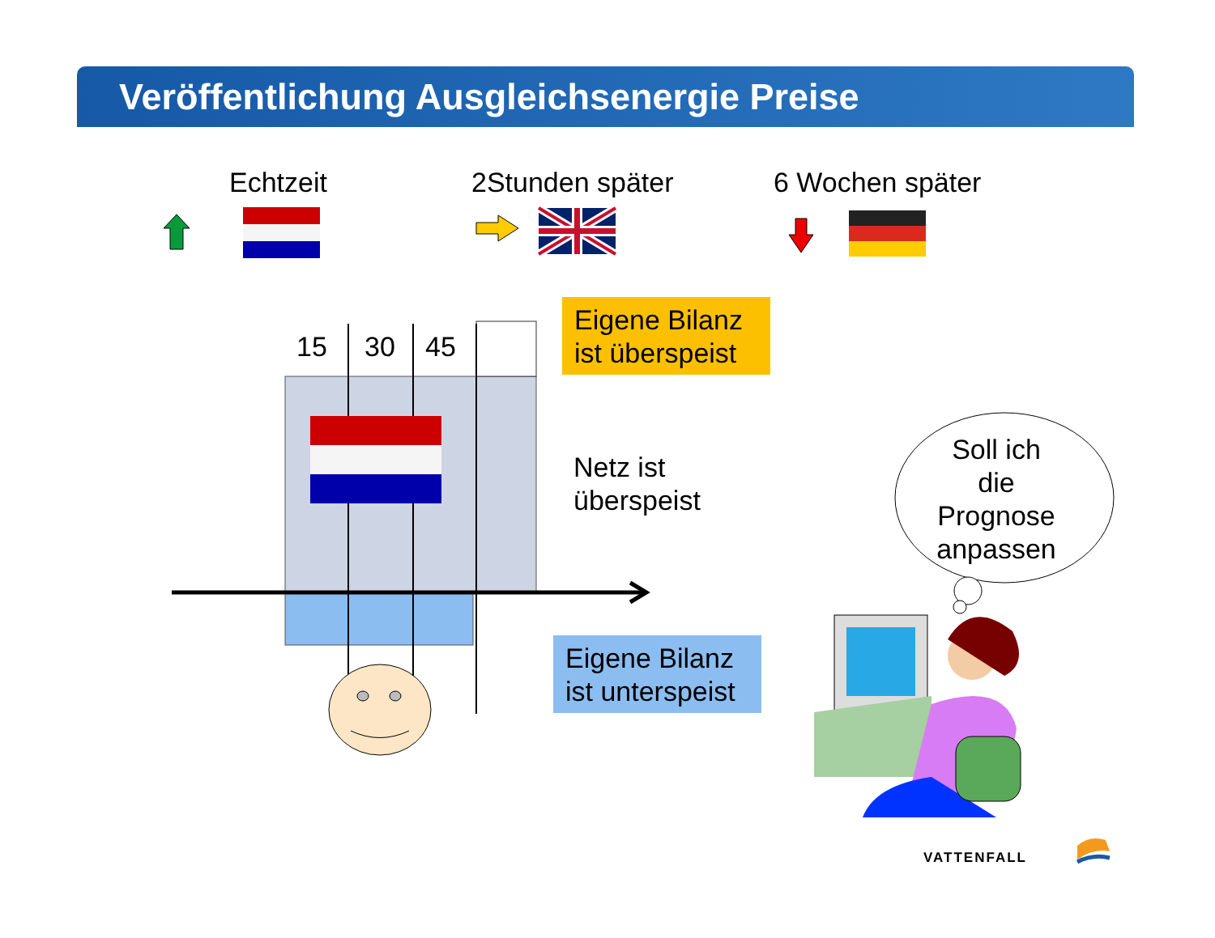Veröffentlichung Ausgleichsenergie Preise
Echtzeit 2Stunden später 6 Wochen später
Eigene Bilanz
ist überspeist
15 30 45
Netz ist
überspeist
Soll ich
die
Prognose
anpassen
Eigene Bilanz
ist unterspeist
VATTENFALL